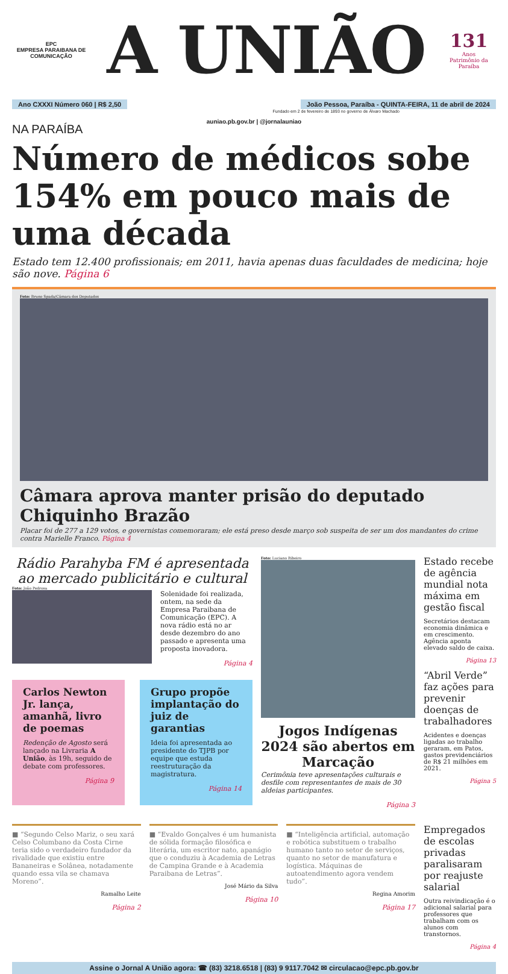EPC
EMPRESA PARAIBANA DE COMUNICAÇÃO
A UNIÃO
131
Anos
Patrimônio da Paraíba
Ano CXXXI Número 060 | R$ 2,50 João Pessoa, Paraíba - QUINTA-FEIRA, 11 de abril de 2024
Fundado em 2 de fevereiro de 1893 no governo de Álvaro Machado
auniao.pb.gov.br | @jornalauniao
NA PARAÍBA
Número de médicos sobe 154% em pouco mais de uma década
Estado tem 12.400 profissionais; em 2011, havia apenas duas faculdades de medicina; hoje são nove. Página 6
Foto: Bruno Spada/Câmara dos Deputados
Câmara aprova manter prisão do deputado Chiquinho Brazão
Placar foi de 277 a 129 votos, e governistas comemoraram; ele está preso desde março sob suspeita de ser um dos mandantes do crime contra Marielle Franco. Página 4
Rádio Parahyba FM é apresentada ao mercado publicitário e cultural
Foto: João Pedrosa
Solenidade foi realizada, ontem, na sede da Empresa Paraibana de Comunicação (EPC). A nova rádio está no ar desde dezembro do ano passado e apresenta uma proposta inovadora.
Página 4
Carlos Newton Jr. lança, amanhã, livro de poemas
Redenção de Agosto será lançado na Livraria A União, às 19h, seguido de debate com professores.
Página 9
Grupo propõe implantação do juiz de garantias
Ideia foi apresentada ao presidente do TJPB por equipe que estuda reestruturação da magistratura.
Página 14
Foto: Luciano Ribeiro
Jogos Indígenas 2024 são abertos em Marcação
Cerimônia teve apresentações culturais e desfile com representantes de mais de 30 aldeias participantes.
Página 3
Estado recebe de agência mundial nota máxima em gestão fiscal
Secretários destacam economia dinâmica e em crescimento. Agência aponta elevado saldo de caixa.
Página 13
“Abril Verde” faz ações para prevenir doenças de trabalhadores
Acidentes e doenças ligadas ao trabalho geraram, em Patos, gastos previdenciários de R$ 21 milhões em 2021.
Página 5
■ “Segundo Celso Mariz, o seu xará Celso Columbano da Costa Cirne teria sido o verdadeiro fundador da rivalidade que existiu entre Bananeiras e Solânea, notadamente quando essa vila se chamava Moreno”.
Ramalho Leite
Página 2
■ “Evaldo Gonçalves é um humanista de sólida formação filosófica e literária, um escritor nato, apanágio que o conduziu à Academia de Letras de Campina Grande e à Academia Paraibana de Letras”.
José Mário da Silva
Página 10
■ “Inteligência artificial, automação e robótica substituem o trabalho humano tanto no setor de serviços, quanto no setor de manufatura e logística. Máquinas de autoatendimento agora vendem tudo”.
Regina Amorim
Página 17
Empregados de escolas privadas paralisaram por reajuste salarial
Outra reivindicação é o adicional salarial para professores que trabalham com os alunos com transtornos.
Página 4
Assine o Jornal A União agora: ☎ (83) 3218.6518 | (83) 9 9117.7042 ✉ circulacao@epc.pb.gov.br